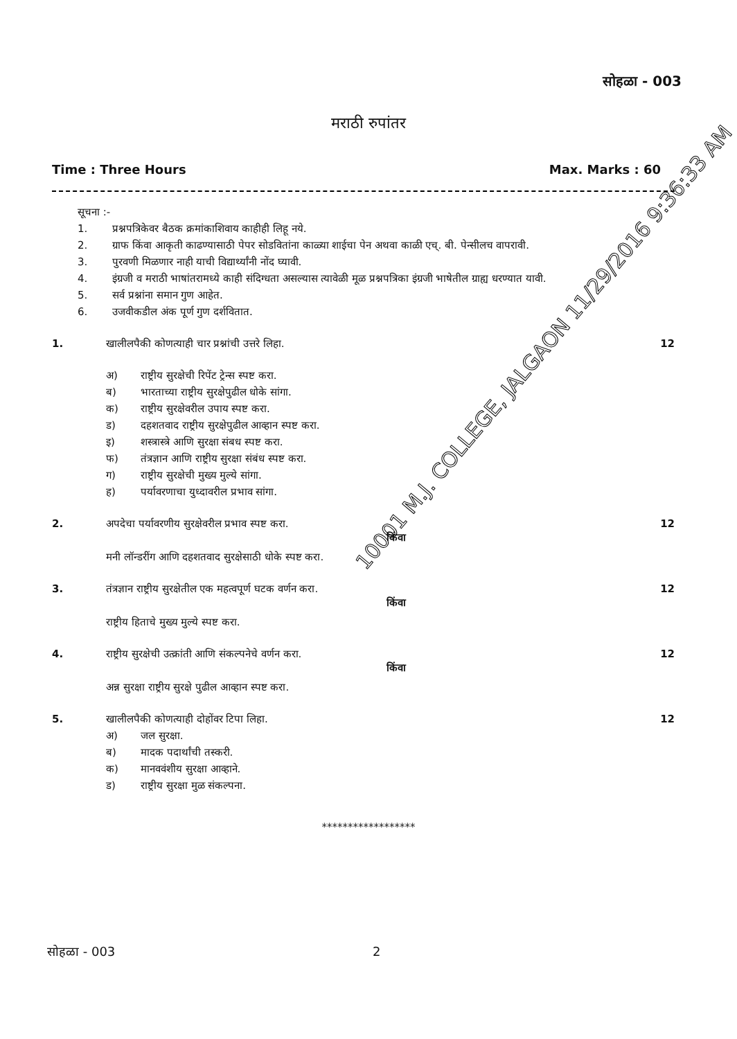सोहळा - 003
मराठी रुपांतर
Time : Three Hours Max. Marks : 60
सूचना :-
1. प्रश्नपत्रिकेवर बैठक क्रमांकाशिवाय काहीही लिहू नये.
2. ग्राफ किंवा आकृती काढण्यासाठी पेपर सोडवितांना काळ्या शाईचा पेन अथवा काळी एच्. बी. पेन्सीलच वापरावी.
3. पुरवणी मिळणार नाही याची विद्यार्थ्यांनी नोंद घ्यावी.
4. इंग्रजी व मराठी भाषांतरामध्ये काही संदिग्धता असल्यास त्यावेळी मूळ प्रश्नपत्रिका इंग्रजी भाषेतील ग्राह्य धरण्यात यावी.
5. सर्व प्रश्नांना समान गुण आहेत.
6. उजवीकडील अंक पूर्ण गुण दर्शवितात.
1. खालीलपैकी कोणत्याही चार प्रश्नांची उत्तरे लिहा. 12
अ) राष्ट्रीय सुरक्षेची रिपेंट ट्रेन्स स्पष्ट करा.
ब) भारताच्या राष्ट्रीय सुरक्षेपुढील धोके सांगा.
क) राष्ट्रीय सुरक्षेवरील उपाय स्पष्ट करा.
ड) दहशतवाद राष्ट्रीय सुरक्षेपुढील आव्हान स्पष्ट करा.
इ) शस्त्रास्त्रे आणि सुरक्षा संबध स्पष्ट करा.
फ) तंत्रज्ञान आणि राष्ट्रीय सुरक्षा संबंध स्पष्ट करा.
ग) राष्ट्रीय सुरक्षेची मुख्य मुल्ये सांगा.
ह) पर्यावरणाचा युध्दावरील प्रभाव सांगा.
2. अपदेचा पर्यावरणीय सुरक्षेवरील प्रभाव स्पष्ट करा. 12
किंवा
मनी लॉन्डरींग आणि दहशतवाद सुरक्षेसाठी धोके स्पष्ट करा.
3. तंत्रज्ञान राष्ट्रीय सुरक्षेतील एक महत्वपूर्ण घटक वर्णन करा. 12
किंवा
राष्ट्रीय हिताचे मुख्य मुल्ये स्पष्ट करा.
4. राष्ट्रीय सुरक्षेची उत्क्रांती आणि संकल्पनेचे वर्णन करा. 12
किंवा
अन्न सुरक्षा राष्ट्रीय सुरक्षे पुढील आव्हान स्पष्ट करा.
5. खालीलपैकी कोणत्याही दोहोंवर टिपा लिहा. 12
अ) जल सुरक्षा.
ब) मादक पदार्थांची तस्करी.
क) मानववंशीय सुरक्षा आव्हाने.
ड) राष्ट्रीय सुरक्षा मुळ संकल्पना.
******************
सोहळा - 003 2
10001 M.J. COLLEGE, JALGAON 11/29/2016 9:36:33 AM